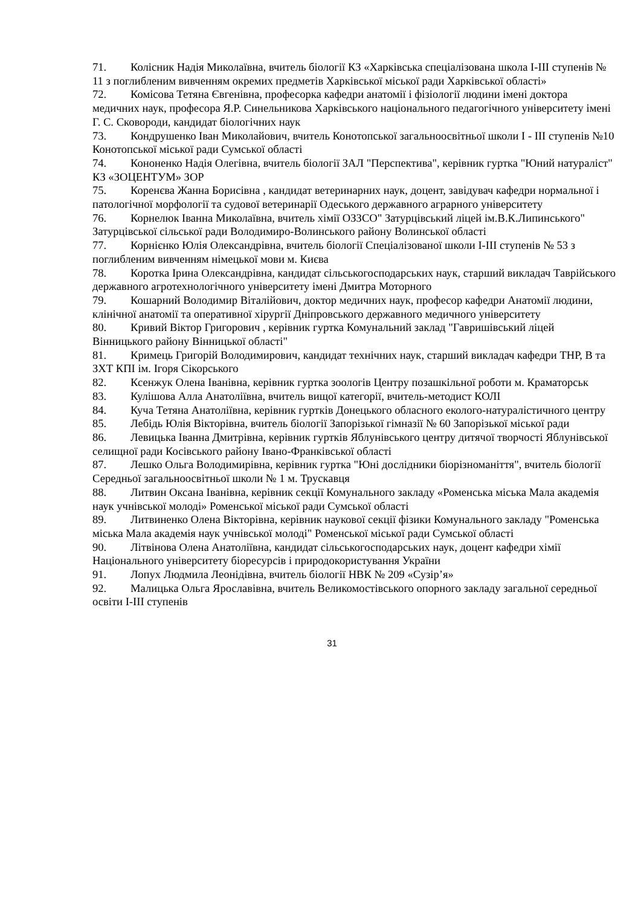71. Колісник Надія Миколаївна, вчитель біології КЗ «Харківська спеціалізована школа І-ІІІ ступенів № 11 з поглибленим вивченням окремих предметів Харківської міської ради Харківської області»
72. Комісова Тетяна Євгенівна, професорка кафедри анатомії і фізіології людини імені доктора медичних наук, професора Я.Р. Синельникова Харківського національного педагогічного університету імені Г. С. Сковороди, кандидат біологічних наук
73. Кондрушенко Іван Миколайович, вчитель Конотопської загальноосвітньої школи І - ІІІ ступенів №10 Конотопської міської ради Сумської області
74. Кононенко Надія Олегівна, вчитель біології ЗАЛ "Перспектива", керівник гуртка "Юний натураліст" КЗ «ЗОЦЕНТУМ» ЗОР
75. Коренєва Жанна Борисівна , кандидат ветеринарних наук, доцент, завідувач кафедри нормальної і патологічної морфології та судової ветеринарії Одеського державного аграрного університету
76. Корнелюк Іванна Миколаївна, вчитель хімії ОЗЗСО" Затурцівський ліцей ім.В.К.Липинського" Затурцівської сільської ради Володимиро-Волинського району Волинської області
77. Корнієнко Юлія Олександрівна, вчитель біології Спеціалізованої школи І-ІІІ ступенів № 53 з поглибленим вивченням німецької мови м. Києва
78. Коротка Ірина Олександрівна, кандидат сільськогосподарських наук, старший викладач Таврійського державного агротехнологічного університету імені Дмитра Моторного
79. Кошарний Володимир Віталійович, доктор медичних наук, професор кафедри Анатомії людини, клінічної анатомії та оперативної хірургії Дніпровського державного медичного університету
80. Кривий Віктор Григорович , керівник гуртка Комунальний заклад "Гавришівський ліцей Вінницького району Вінницької області"
81. Кримець Григорій Володимирович, кандидат технічних наук, старший викладач кафедри ТНР, В та ЗХТ КПІ ім. Ігоря Сікорського
82. Ксенжук Олена Іванівна, керівник гуртка зоологів Центру позашкільної роботи м. Краматорськ
83. Кулішова Алла Анатоліївна, вчитель вищої категорії, вчитель-методист КОЛІ
84. Куча Тетяна Анатоліївна, керівник гуртків Донецького обласного еколого-натуралістичного центру
85. Лебідь Юлія Вікторівна, вчитель біології Запорізької гімназії № 60 Запорізької міської ради
86. Левицька Іванна Дмитрівна, керівник гуртків Яблунівського центру дитячої творчості Яблунівської селищної ради Косівського району Івано-Франківської області
87. Лешко Ольга Володимирівна, керівник гуртка "Юні дослідники біорізноманіття", вчитель біології Середньої загальноосвітньої школи № 1 м. Трускавця
88. Литвин Оксана Іванівна, керівник секції Комунального закладу «Роменська міська Мала академія наук учнівської молоді» Роменської міської ради Сумської області
89. Литвиненко Олена Вікторівна, керівник наукової секції фізики Комунального закладу "Роменська міська Мала академія наук учнівської молоді" Роменської міської ради Сумської області
90. Літвінова Олена Анатоліївна, кандидат сільськогосподарських наук, доцент кафедри хімії Національного університету біоресурсів і природокористування України
91. Лопух Людмила Леонідівна, вчитель біології НВК № 209 «Сузір’я»
92. Малицька Ольга Ярославівна, вчитель Великомостівського опорного закладу загальної середньої освіти І-ІІІ ступенів
31